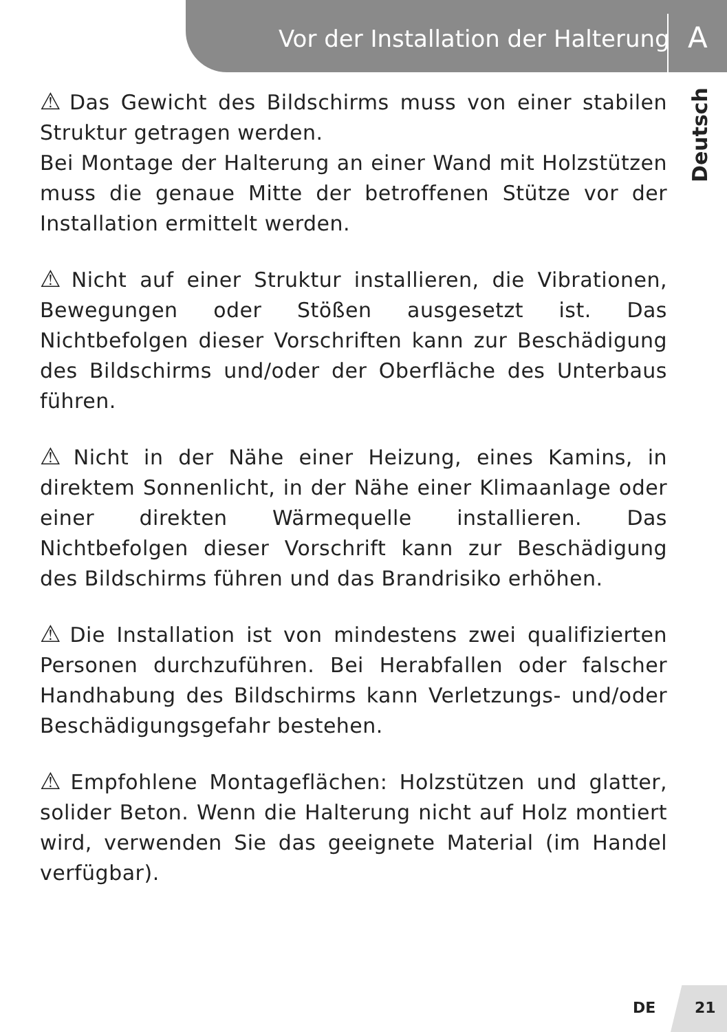Vor der Installation der Halterung
A
Deutsch
⚠ Das Gewicht des Bildschirms muss von einer stabilen Struktur getragen werden.
Bei Montage der Halterung an einer Wand mit Holzstützen muss die genaue Mitte der betroffenen Stütze vor der Installation ermittelt werden.
⚠ Nicht auf einer Struktur installieren, die Vibrationen, Bewegungen oder Stößen ausgesetzt ist. Das Nichtbefolgen dieser Vorschriften kann zur Beschädigung des Bildschirms und/oder der Oberfläche des Unterbaus führen.
⚠ Nicht in der Nähe einer Heizung, eines Kamins, in direktem Sonnenlicht, in der Nähe einer Klimaanlage oder einer direkten Wärmequelle installieren. Das Nichtbefolgen dieser Vorschrift kann zur Beschädigung des Bildschirms führen und das Brandrisiko erhöhen.
⚠ Die Installation ist von mindestens zwei qualifizierten Personen durchzuführen. Bei Herabfallen oder falscher Handhabung des Bildschirms kann Verletzungs- und/oder Beschädigungsgefahr bestehen.
⚠ Empfohlene Montageflächen: Holzstützen und glatter, solider Beton. Wenn die Halterung nicht auf Holz montiert wird, verwenden Sie das geeignete Material (im Handel verfügbar).
DE 21